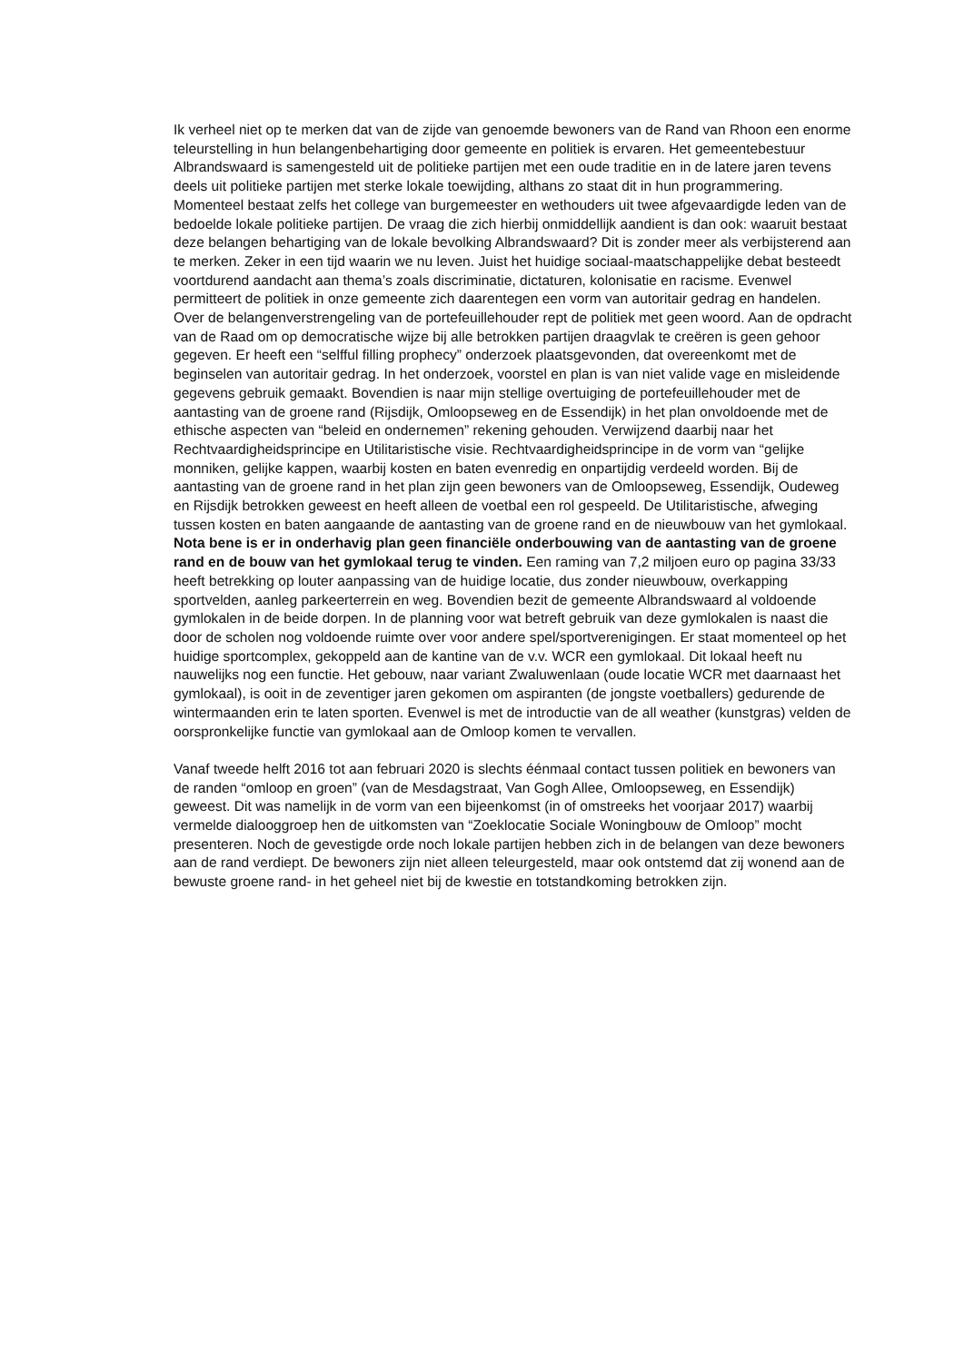Ik verheel niet op te merken dat van de zijde van genoemde bewoners van de Rand van Rhoon een enorme teleurstelling in hun belangenbehartiging door gemeente en politiek is ervaren. Het gemeentebestuur Albrandswaard is samengesteld uit de politieke partijen met een oude traditie en in de latere jaren tevens deels uit politieke partijen met sterke lokale toewijding, althans zo staat dit in hun programmering. Momenteel bestaat zelfs het college van burgemeester en wethouders uit twee afgevaardigde leden van de bedoelde lokale politieke partijen. De vraag die zich hierbij onmiddellijk aandient is dan ook: waaruit bestaat deze belangen behartiging van de lokale bevolking Albrandswaard? Dit is zonder meer als verbijsterend aan te merken. Zeker in een tijd waarin we nu leven. Juist het huidige sociaal-maatschappelijke debat besteedt voortdurend aandacht aan thema’s zoals discriminatie, dictaturen, kolonisatie en racisme. Evenwel permitteert de politiek in onze gemeente zich daarentegen een vorm van autoritair gedrag en handelen. Over de belangenverstrengeling van de portefeuillehouder rept de politiek met geen woord. Aan de opdracht van de Raad om op democratische wijze bij alle betrokken partijen draagvlak te creëren is geen gehoor gegeven. Er heeft een “selfful filling prophecy” onderzoek plaatsgevonden, dat overeenkomt met de beginselen van autoritair gedrag. In het onderzoek, voorstel en plan is van niet valide vage en misleidende gegevens gebruik gemaakt. Bovendien is naar mijn stellige overtuiging de portefeuillehouder met de aantasting van de groene rand (Rijsdijk, Omloopseweg en de Essendijk) in het plan onvoldoende met de ethische aspecten van “beleid en ondernemen” rekening gehouden. Verwijzend daarbij naar het Rechtvaardigheidsprincipe en Utilitaristische visie. Rechtvaardigheidsprincipe in de vorm van “gelijke monniken, gelijke kappen, waarbij kosten en baten evenredig en onpartijdig verdeeld worden. Bij de aantasting van de groene rand in het plan zijn geen bewoners van de Omloopseweg, Essendijk, Oudeweg en Rijsdijk betrokken geweest en heeft alleen de voetbal een rol gespeeld. De Utilitaristische, afweging tussen kosten en baten aangaande de aantasting van de groene rand en de nieuwbouw van het gymlokaal. Nota bene is er in onderhavig plan geen financiële onderbouwing van de aantasting van de groene rand en de bouw van het gymlokaal terug te vinden. Een raming van 7,2 miljoen euro op pagina 33/33 heeft betrekking op louter aanpassing van de huidige locatie, dus zonder nieuwbouw, overkapping sportvelden, aanleg parkeerterrein en weg. Bovendien bezit de gemeente Albrandswaard al voldoende gymlokalen in de beide dorpen. In de planning voor wat betreft gebruik van deze gymlokalen is naast die door de scholen nog voldoende ruimte over voor andere spel/sportverenigingen. Er staat momenteel op het huidige sportcomplex, gekoppeld aan de kantine van de v.v. WCR een gymlokaal. Dit lokaal heeft nu nauwelijks nog een functie. Het gebouw, naar variant Zwaluwenlaan (oude locatie WCR met daarnaast het gymlokaal), is ooit in de zeventiger jaren gekomen om aspiranten (de jongste voetballers) gedurende de wintermaanden erin te laten sporten. Evenwel is met de introductie van de all weather (kunstgras) velden de oorspronkelijke functie van gymlokaal aan de Omloop komen te vervallen.
Vanaf tweede helft 2016 tot aan februari 2020 is slechts éénmaal contact tussen politiek en bewoners van de randen “omloop en groen” (van de Mesdagstraat, Van Gogh Allee, Omloopseweg, en Essendijk) geweest. Dit was namelijk in de vorm van een bijeenkomst (in of omstreeks het voorjaar 2017) waarbij vermelde dialooggroep hen de uitkomsten van “Zoeklocatie Sociale Woningbouw de Omloop” mocht presenteren. Noch de gevestigde orde noch lokale partijen hebben zich in de belangen van deze bewoners aan de rand verdiept. De bewoners zijn niet alleen teleurgesteld, maar ook ontstemd dat zij wonend aan de bewuste groene rand- in het geheel niet bij de kwestie en totstandkoming betrokken zijn.